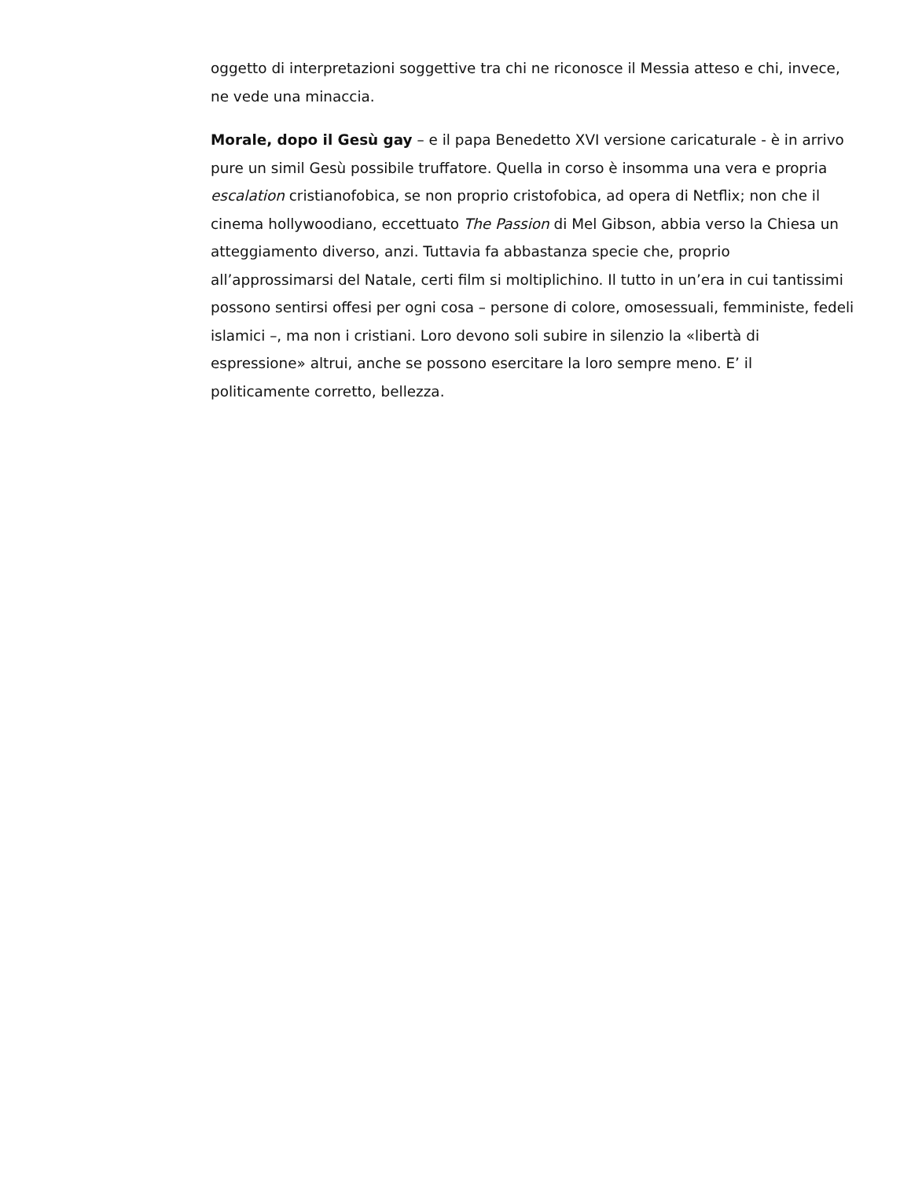oggetto di interpretazioni soggettive tra chi ne riconosce il Messia atteso e chi, invece, ne vede una minaccia.
Morale, dopo il Gesù gay – e il papa Benedetto XVI versione caricaturale - è in arrivo pure un simil Gesù possibile truffatore. Quella in corso è insomma una vera e propria escalation cristianofobica, se non proprio cristofobica, ad opera di Netflix; non che il cinema hollywoodiano, eccettuato The Passion di Mel Gibson, abbia verso la Chiesa un atteggiamento diverso, anzi. Tuttavia fa abbastanza specie che, proprio all’approssimarsi del Natale, certi film si moltiplichino. Il tutto in un’era in cui tantissimi possono sentirsi offesi per ogni cosa – persone di colore, omosessuali, femministe, fedeli islamici –, ma non i cristiani. Loro devono soli subire in silenzio la «libertà di espressione» altrui, anche se possono esercitare la loro sempre meno. E’ il politicamente corretto, bellezza.